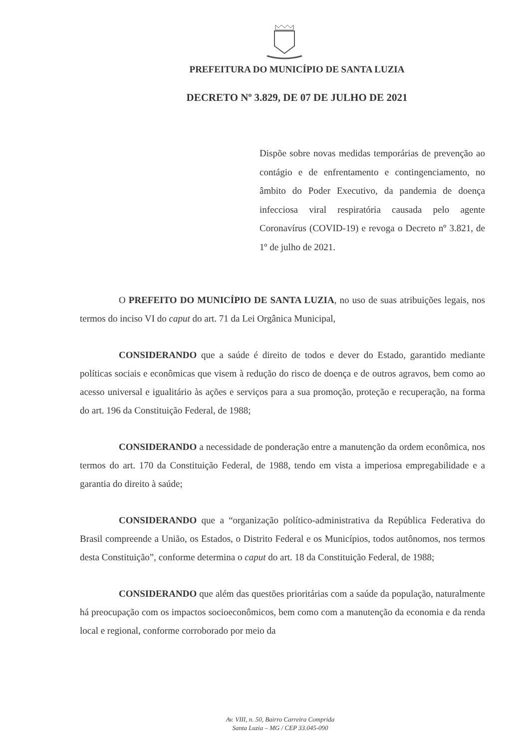PREFEITURA DO MUNICÍPIO DE SANTA LUZIA
DECRETO Nº 3.829, DE 07 DE JULHO DE 2021
Dispõe sobre novas medidas temporárias de prevenção ao contágio e de enfrentamento e contingenciamento, no âmbito do Poder Executivo, da pandemia de doença infecciosa viral respiratória causada pelo agente Coronavírus (COVID-19) e revoga o Decreto nº 3.821, de 1º de julho de 2021.
O PREFEITO DO MUNICÍPIO DE SANTA LUZIA, no uso de suas atribuições legais, nos termos do inciso VI do caput do art. 71 da Lei Orgânica Municipal,
CONSIDERANDO que a saúde é direito de todos e dever do Estado, garantido mediante políticas sociais e econômicas que visem à redução do risco de doença e de outros agravos, bem como ao acesso universal e igualitário às ações e serviços para a sua promoção, proteção e recuperação, na forma do art. 196 da Constituição Federal, de 1988;
CONSIDERANDO a necessidade de ponderação entre a manutenção da ordem econômica, nos termos do art. 170 da Constituição Federal, de 1988, tendo em vista a imperiosa empregabilidade e a garantia do direito à saúde;
CONSIDERANDO que a “organização político-administrativa da República Federativa do Brasil compreende a União, os Estados, o Distrito Federal e os Municípios, todos autônomos, nos termos desta Constituição”, conforme determina o caput do art. 18 da Constituição Federal, de 1988;
CONSIDERANDO que além das questões prioritárias com a saúde da população, naturalmente há preocupação com os impactos socioeconômicos, bem como com a manutenção da economia e da renda local e regional, conforme corroborado por meio da
Av. VIII, n. 50, Bairro Carreira Comprida
Santa Luzia – MG / CEP 33.045-090